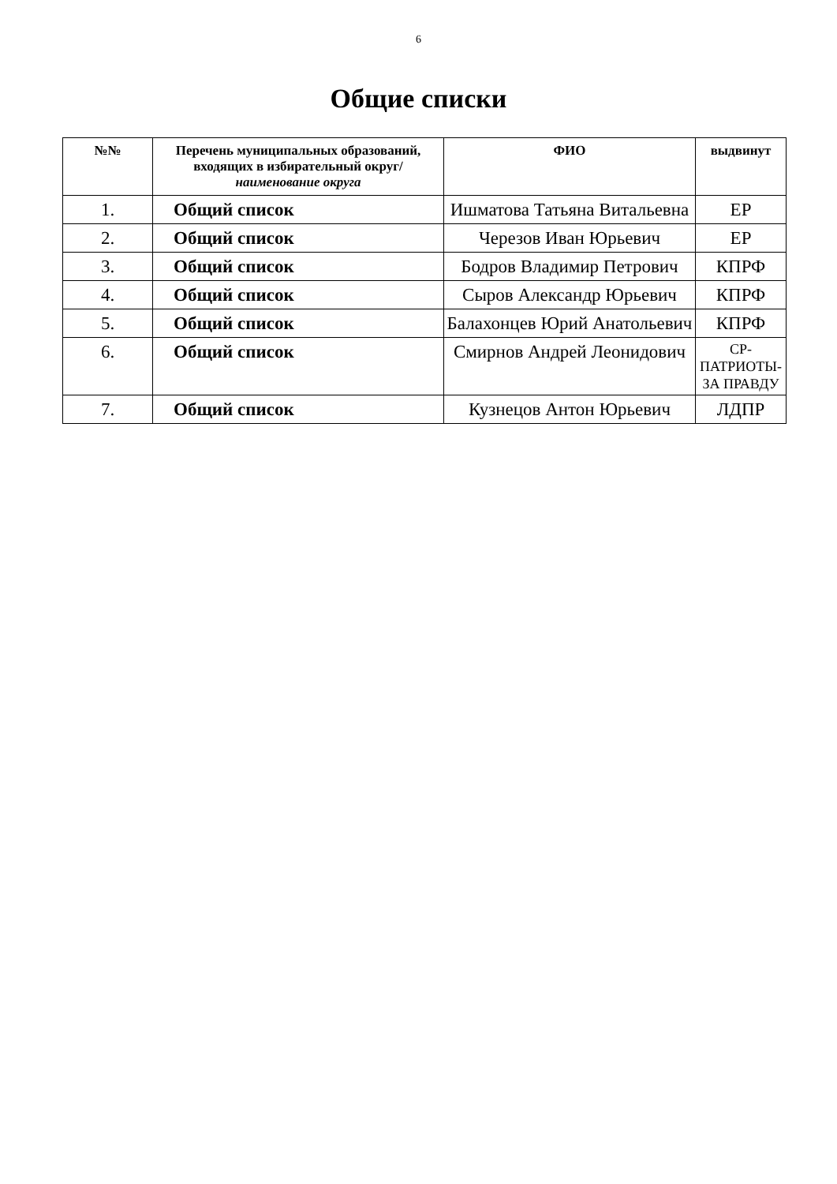6
Общие списки
| №№ | Перечень муниципальных образований, входящих в избирательный округ/ наименование округа | ФИО | выдвинут |
| --- | --- | --- | --- |
| 1. | Общий список | Ишматова Татьяна Витальевна | ЕР |
| 2. | Общий список | Черезов Иван Юрьевич | ЕР |
| 3. | Общий список | Бодров Владимир Петрович | КПРФ |
| 4. | Общий список | Сыров Александр Юрьевич | КПРФ |
| 5. | Общий список | Балахонцев Юрий Анатольевич | КПРФ |
| 6. | Общий список | Смирнов Андрей Леонидович | СР-ПАТРИОТЫ-ЗА ПРАВДУ |
| 7. | Общий список | Кузнецов Антон Юрьевич | ЛДПР |